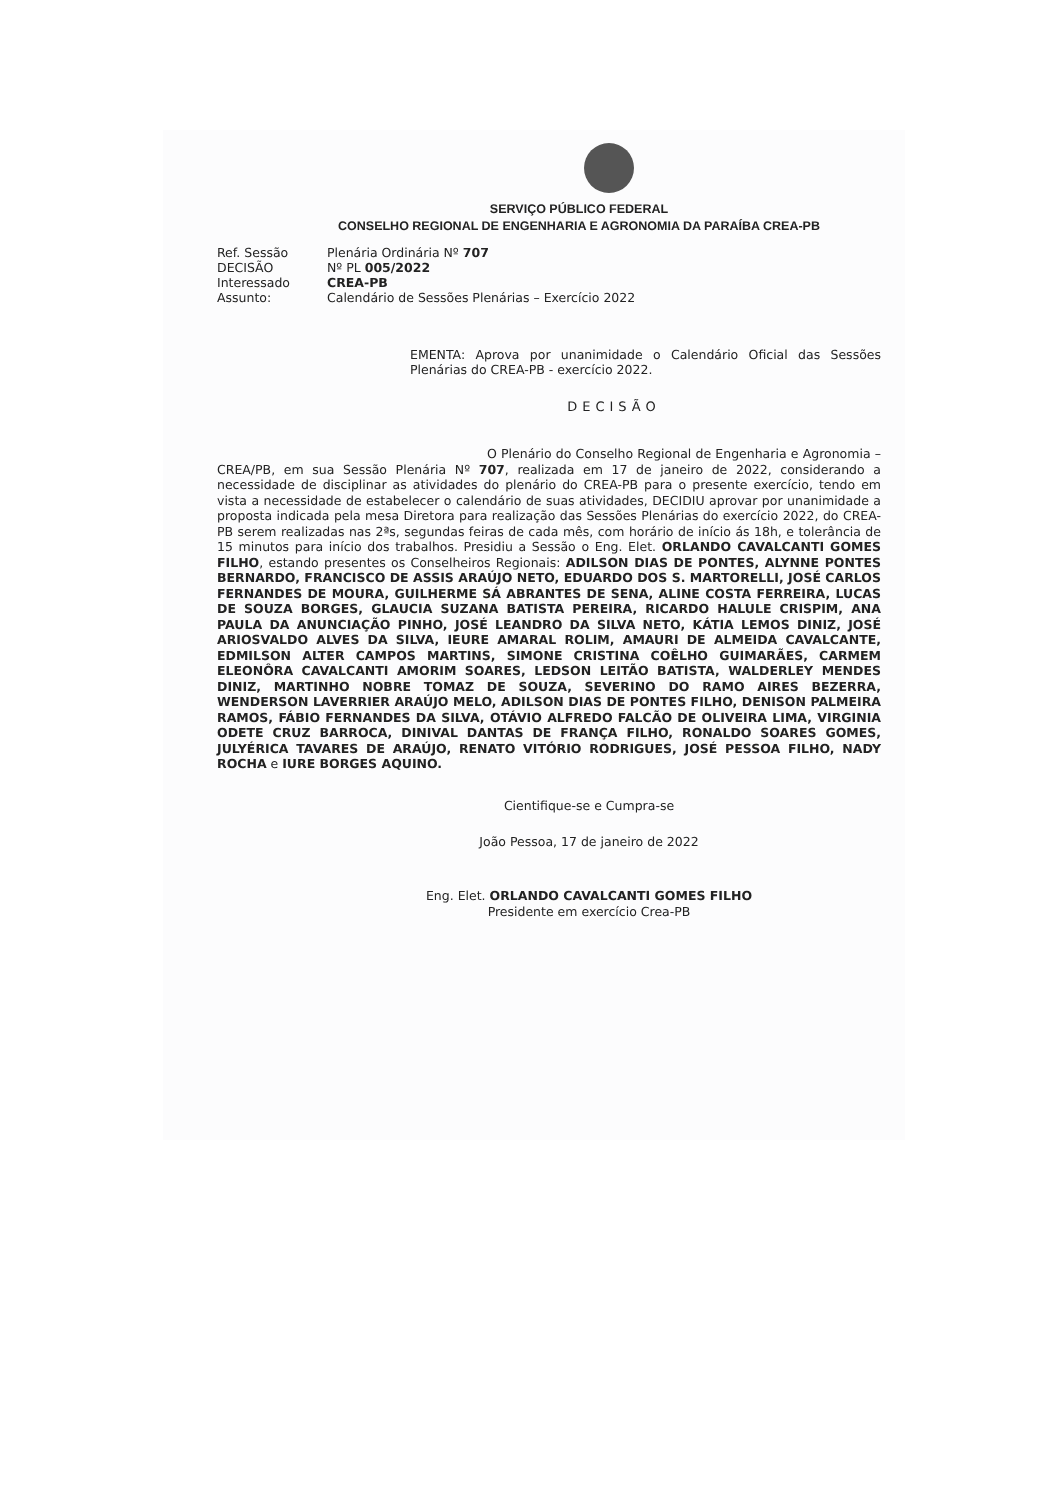SERVIÇO PÚBLICO FEDERAL
CONSELHO REGIONAL DE ENGENHARIA E AGRONOMIA DA PARAÍBA CREA-PB
| Ref. Sessão | Plenária Ordinária Nº 707 |
| DECISÃO | Nº PL 005/2022 |
| Interessado | CREA-PB |
| Assunto: | Calendário de Sessões Plenárias – Exercício 2022 |
EMENTA: Aprova por unanimidade o Calendário Oficial das Sessões Plenárias do CREA-PB - exercício 2022.
DECISÃO
O Plenário do Conselho Regional de Engenharia e Agronomia – CREA/PB, em sua Sessão Plenária Nº 707, realizada em 17 de janeiro de 2022, considerando a necessidade de disciplinar as atividades do plenário do CREA-PB para o presente exercício, tendo em vista a necessidade de estabelecer o calendário de suas atividades, DECIDIU aprovar por unanimidade a proposta indicada pela mesa Diretora para realização das Sessões Plenárias do exercício 2022, do CREA-PB serem realizadas nas 2ªs, segundas feiras de cada mês, com horário de início ás 18h, e tolerância de 15 minutos para início dos trabalhos. Presidiu a Sessão o Eng. Elet. ORLANDO CAVALCANTI GOMES FILHO, estando presentes os Conselheiros Regionais: ADILSON DIAS DE PONTES, ALYNNE PONTES BERNARDO, FRANCISCO DE ASSIS ARAÚJO NETO, EDUARDO DOS S. MARTORELLI, JOSÉ CARLOS FERNANDES DE MOURA, GUILHERME SÁ ABRANTES DE SENA, ALINE COSTA FERREIRA, LUCAS DE SOUZA BORGES, GLAUCIA SUZANA BATISTA PEREIRA, RICARDO HALULE CRISPIM, ANA PAULA DA ANUNCIAÇÃO PINHO, JOSÉ LEANDRO DA SILVA NETO, KÁTIA LEMOS DINIZ, JOSÉ ARIOSVALDO ALVES DA SILVA, IEURE AMARAL ROLIM, AMAURI DE ALMEIDA CAVALCANTE, EDMILSON ALTER CAMPOS MARTINS, SIMONE CRISTINA COÊLHO GUIMARÃES, CARMEM ELEONÔRA CAVALCANTI AMORIM SOARES, LEDSON LEITÃO BATISTA, WALDERLEY MENDES DINIZ, MARTINHO NOBRE TOMAZ DE SOUZA, SEVERINO DO RAMO AIRES BEZERRA, WENDERSON LAVERRIER ARAÚJO MELO, ADILSON DIAS DE PONTES FILHO, DENISON PALMEIRA RAMOS, FÁBIO FERNANDES DA SILVA, OTÁVIO ALFREDO FALCÃO DE OLIVEIRA LIMA, VIRGINIA ODETE CRUZ BARROCA, DINIVAL DANTAS DE FRANÇA FILHO, RONALDO SOARES GOMES, JULYÉRICA TAVARES DE ARAÚJO, RENATO VITÓRIO RODRIGUES, JOSÉ PESSOA FILHO, NADY ROCHA e IURE BORGES AQUINO.
Cientifique-se e Cumpra-se
João Pessoa, 17 de janeiro de 2022
Eng. Elet. ORLANDO CAVALCANTI GOMES FILHO
Presidente em exercício Crea-PB